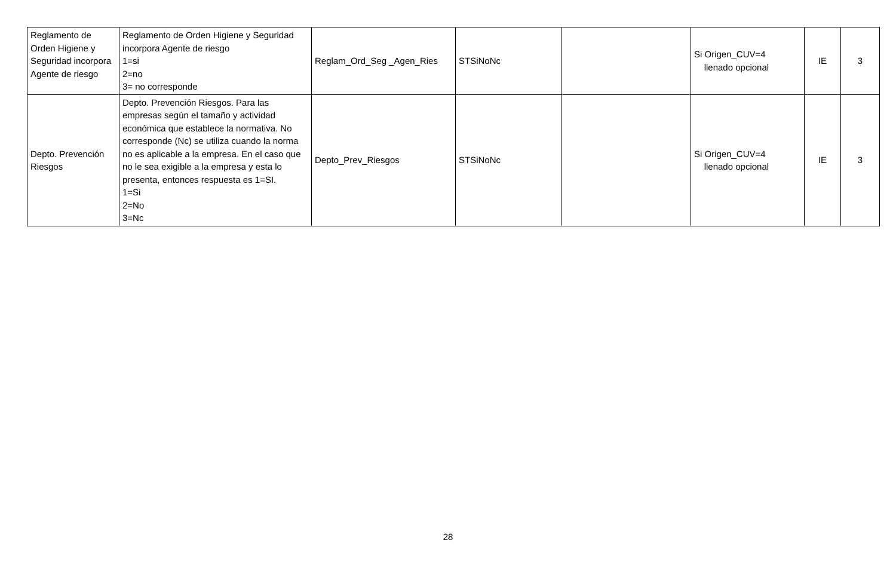| Reglamento de Orden Higiene y Seguridad incorpora Agente de riesgo | Reglamento de Orden Higiene y Seguridad incorpora Agente de riesgo 1=si 2=no 3= no corresponde | Reglam_Ord_Seg _Agen_Ries | STSiNoNc | | Si Origen_CUV=4 llenado opcional | IE | 3 |
| Depto. Prevención Riesgos | Depto. Prevención Riesgos. Para las empresas según el tamaño y actividad económica que establece la normativa. No corresponde (Nc) se utiliza cuando la norma no es aplicable a la empresa. En el caso que no le sea exigible a la empresa y esta lo presenta, entonces respuesta es 1=SI. 1=Si 2=No 3=Nc | Depto_Prev_Riesgos | STSiNoNc | | Si Origen_CUV=4 llenado opcional | IE | 3 |
28